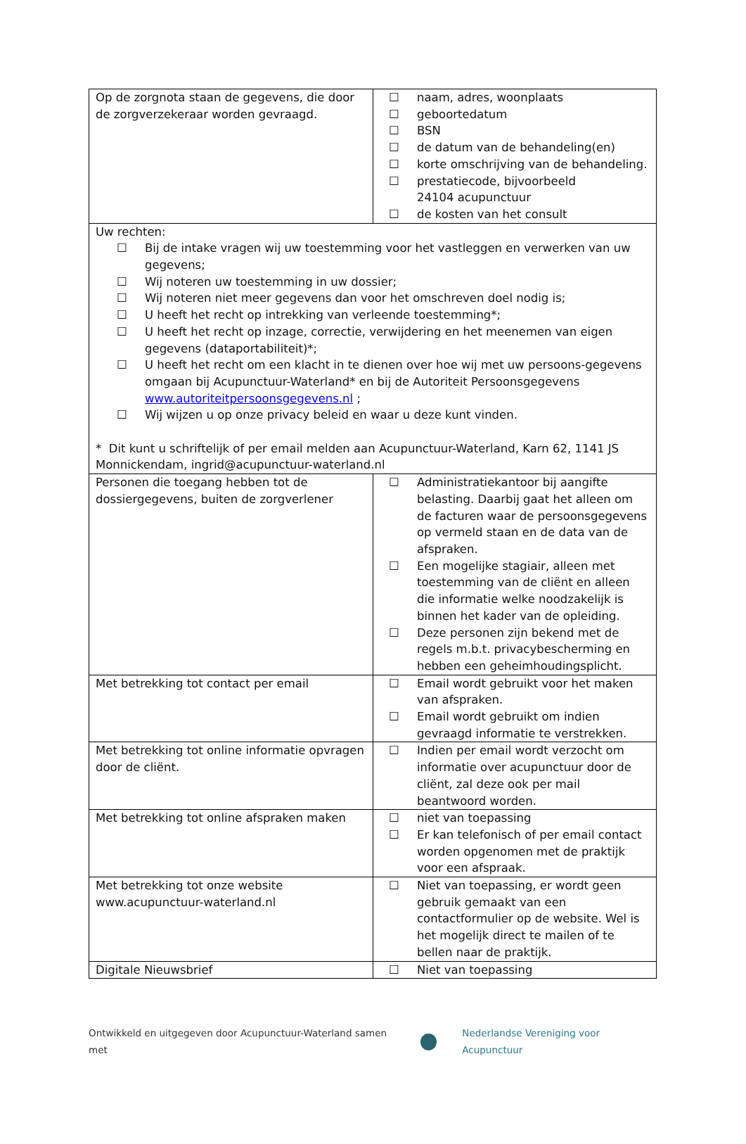| Op de zorgnota staan de gegevens, die door de zorgverzekeraar worden gevraagd. | ☐ naam, adres, woonplaats ☐ geboortedatum ☐ BSN ☐ de datum van de behandeling(en) ☐ korte omschrijving van de behandeling. ☐ prestatiecode, bijvoorbeeld 24104 acupunctuur ☐ de kosten van het consult |
| Uw rechten: ☐ Bij de intake vragen wij uw toestemming voor het vastleggen en verwerken van uw gegevens; ☐ Wij noteren uw toestemming in uw dossier; ☐ Wij noteren niet meer gegevens dan voor het omschreven doel nodig is; ☐ U heeft het recht op intrekking van verleende toestemming*; ☐ U heeft het recht op inzage, correctie, verwijdering en het meenemen van eigen gegevens (dataportabiliteit)*; ☐ U heeft het recht om een klacht in te dienen over hoe wij met uw persoons-gegevens omgaan bij Acupunctuur-Waterland* en bij de Autoriteit Persoonsgegevens www.autoriteitpersoonsgegevens.nl ; ☐ Wij wijzen u op onze privacy beleid en waar u deze kunt vinden. * Dit kunt u schriftelijk of per email melden aan Acupunctuur-Waterland, Karn 62, 1141 JS Monnickendam, ingrid@acupunctuur-waterland.nl | |
| Personen die toegang hebben tot de dossiergegevens, buiten de zorgverlener | ☐ Administratiekantoor bij aangifte belasting. Daarbij gaat het alleen om de facturen waar de persoonsgegevens op vermeld staan en de data van de afspraken. ☐ Een mogelijke stagiair, alleen met toestemming van de cliënt en alleen die informatie welke noodzakelijk is binnen het kader van de opleiding. ☐ Deze personen zijn bekend met de regels m.b.t. privacybescherming en hebben een geheimhoudingsplicht. |
| Met betrekking tot contact per email | ☐ Email wordt gebruikt voor het maken van afspraken. ☐ Email wordt gebruikt om indien gevraagd informatie te verstrekken. |
| Met betrekking tot online informatie opvragen door de cliënt. | ☐ Indien per email wordt verzocht om informatie over acupunctuur door de cliënt, zal deze ook per mail beantwoord worden. |
| Met betrekking tot online afspraken maken | ☐ niet van toepassing ☐ Er kan telefonisch of per email contact worden opgenomen met de praktijk voor een afspraak. |
| Met betrekking tot onze website www.acupunctuur-waterland.nl | ☐ Niet van toepassing, er wordt geen gebruik gemaakt van een contactformulier op de website. Wel is het mogelijk direct te mailen of te bellen naar de praktijk. |
| Digitale Nieuwsbrief | ☐ Niet van toepassing |
Ontwikkeld en uitgegeven door Acupunctuur-Waterland samen met
Nederlandse Vereniging voor Acupunctuur